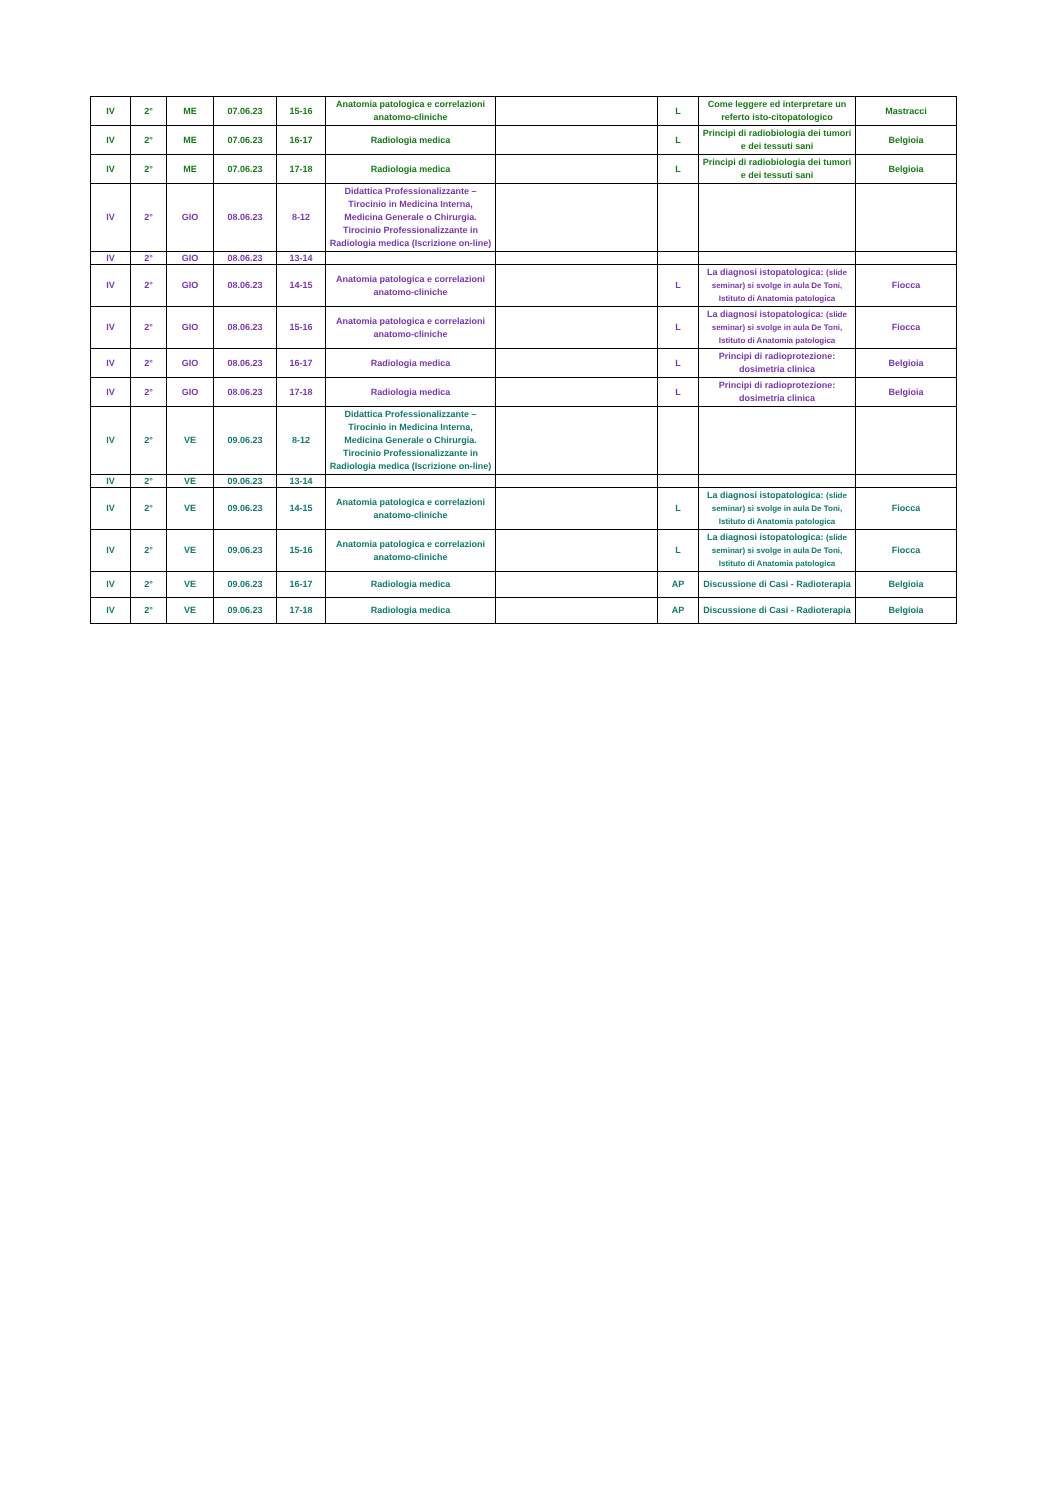| IV | 2° | ME | 07.06.23 | 15-16 | Anatomia patologica e correlazioni anatomo-cliniche | | L | Come leggere ed interpretare un referto isto-citopatologico | Mastracci |
| IV | 2° | ME | 07.06.23 | 16-17 | Radiologia medica | | L | Principi di radiobiologia dei tumori e dei tessuti sani | Belgioia |
| IV | 2° | ME | 07.06.23 | 17-18 | Radiologia medica | | L | Principi di radiobiologia dei tumori e dei tessuti sani | Belgioia |
| IV | 2° | GIO | 08.06.23 | 8-12 | Didattica Professionalizzante – Tirocinio in Medicina Interna, Medicina Generale o Chirurgia. Tirocinio Professionalizzante in Radiologia medica (Iscrizione on-line) | | | | |
| IV | 2° | GIO | 08.06.23 | 13-14 | | | | | |
| IV | 2° | GIO | 08.06.23 | 14-15 | Anatomia patologica e correlazioni anatomo-cliniche | | L | La diagnosi istopatologica: (slide seminar) si svolge in aula De Toni, Istituto di Anatomia patologica | Fiocca |
| IV | 2° | GIO | 08.06.23 | 15-16 | Anatomia patologica e correlazioni anatomo-cliniche | | L | La diagnosi istopatologica: (slide seminar) si svolge in aula De Toni, Istituto di Anatomia patologica | Fiocca |
| IV | 2° | GIO | 08.06.23 | 16-17 | Radiologia medica | | L | Principi di radioprotezione: dosimetria clinica | Belgioia |
| IV | 2° | GIO | 08.06.23 | 17-18 | Radiologia medica | | L | Principi di radioprotezione: dosimetria clinica | Belgioia |
| IV | 2° | VE | 09.06.23 | 8-12 | Didattica Professionalizzante – Tirocinio in Medicina Interna, Medicina Generale o Chirurgia. Tirocinio Professionalizzante in Radiologia medica (Iscrizione on-line) | | | | |
| IV | 2° | VE | 09.06.23 | 13-14 | | | | | |
| IV | 2° | VE | 09.06.23 | 14-15 | Anatomia patologica e correlazioni anatomo-cliniche | | L | La diagnosi istopatologica: (slide seminar) si svolge in aula De Toni, Istituto di Anatomia patologica | Fiocca |
| IV | 2° | VE | 09.06.23 | 15-16 | Anatomia patologica e correlazioni anatomo-cliniche | | L | La diagnosi istopatologica: (slide seminar) si svolge in aula De Toni, Istituto di Anatomia patologica | Fiocca |
| IV | 2° | VE | 09.06.23 | 16-17 | Radiologia medica | | AP | Discussione di Casi - Radioterapia | Belgioia |
| IV | 2° | VE | 09.06.23 | 17-18 | Radiologia medica | | AP | Discussione di Casi - Radioterapia | Belgioia |